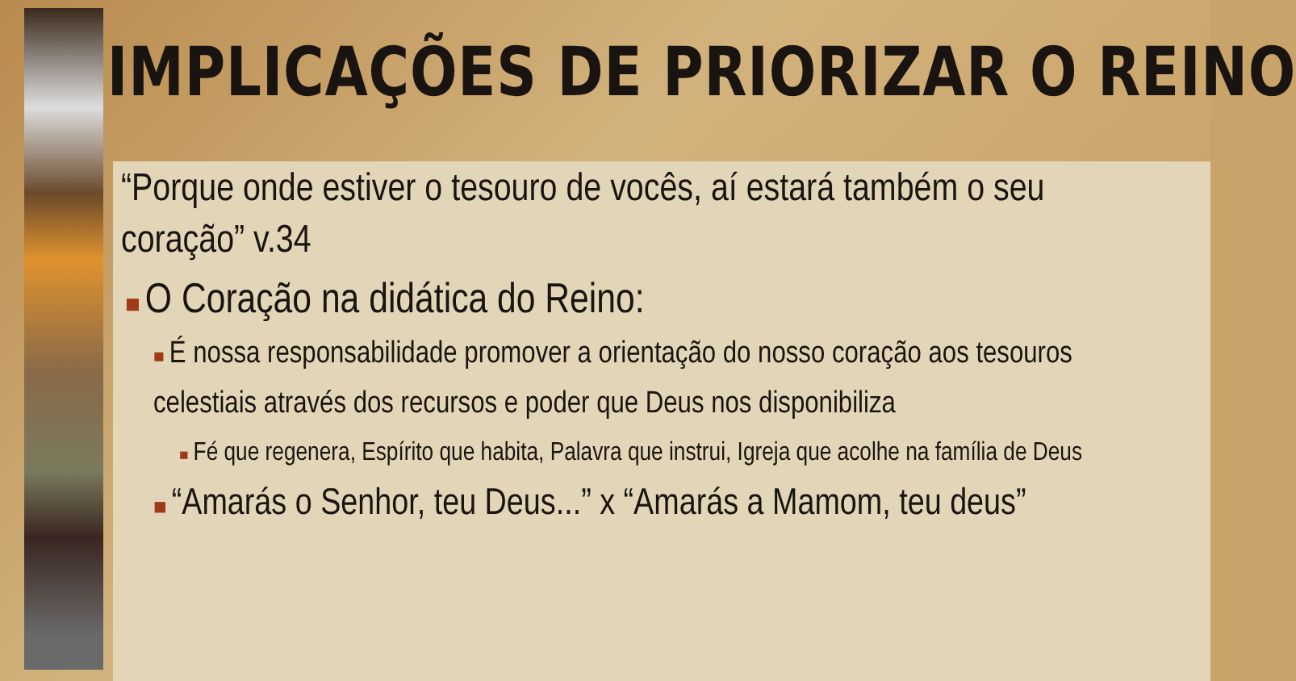IMPLICAÇÕES DE PRIORIZAR O REINO
“Porque onde estiver o tesouro de vocês, aí estará também o seu coração” v.34
■ O Coração na didática do Reino:
■ É nossa responsabilidade promover a orientação do nosso coração aos tesouros celestiais através dos recursos e poder que Deus nos disponibiliza
■ Fé que regenera, Espírito que habita, Palavra que instrui, Igreja que acolhe na família de Deus
■ “Amarás o Senhor, teu Deus...” x “Amarás a Mamom, teu deus”